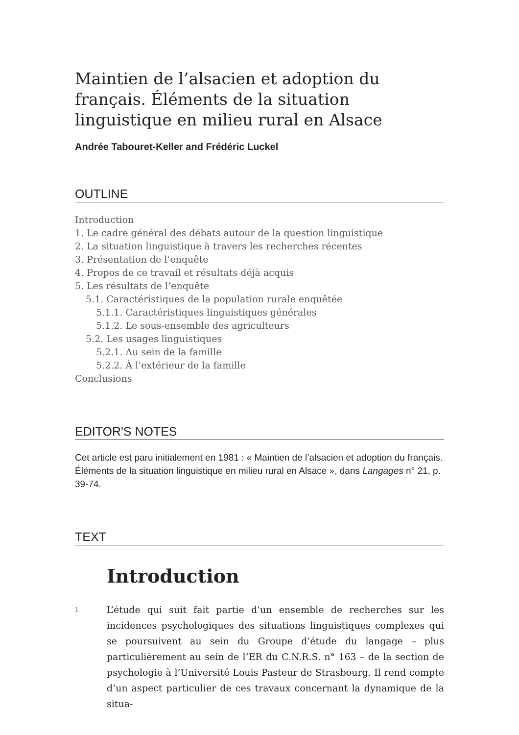Maintien de l’alsacien et adoption du français. Éléments de la situation linguistique en milieu rural en Alsace
Andrée Tabouret-Keller and Frédéric Luckel
OUTLINE
Introduction
1. Le cadre général des débats autour de la question linguistique
2. La situation linguistique à travers les recherches récentes
3. Présentation de l’enquête
4. Propos de ce travail et résultats déjà acquis
5. Les résultats de l’enquête
5.1. Caractéristiques de la population rurale enquêtée
5.1.1. Caractéristiques linguistiques générales
5.1.2. Le sous-ensemble des agriculteurs
5.2. Les usages linguistiques
5.2.1. Au sein de la famille
5.2.2. À l’extérieur de la famille
Conclusions
EDITOR'S NOTES
Cet article est paru initialement en 1981 : « Maintien de l’alsacien et adoption du français. Éléments de la situation linguistique en milieu rural en Alsace », dans Langages n° 21, p. 39-74.
TEXT
Introduction
1
L’étude qui suit fait partie d’un ensemble de recherches sur les incidences psychologiques des situations linguistiques complexes qui se poursuivent au sein du Groupe d’étude du langage – plus particulièrement au sein de l’ER du C.N.R.S. n° 163 – de la section de psychologie à l’Université Louis Pasteur de Strasbourg. Il rend compte d’un aspect particulier de ces travaux concernant la dynamique de la situa-